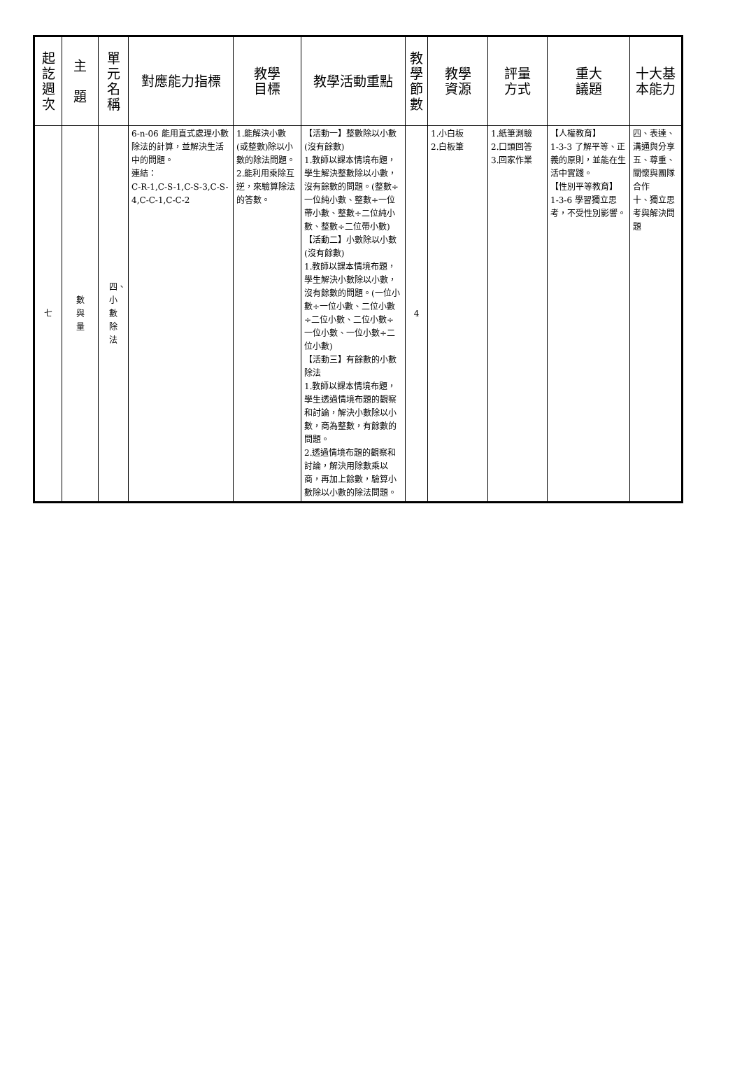| 起訖週次 | 主 題 | 單元名稱 | 對應能力指標 | 教學 目標 | 教學活動重點 | 教學節數 | 教學 資源 | 評量 方式 | 重大 議題 | 十大基 本能力 |
| --- | --- | --- | --- | --- | --- | --- | --- | --- | --- | --- |
| 七 | 數與量 | 四、小數除法 | 6-n-06 能用直式處理小數除法的計算，並解決生活中的問題。 連結： C-R-1,C-S-1,C-S-3,C-S-4,C-C-1,C-C-2 | 1.能解決小數(或整數)除以小數的除法問題。 2.能利用乘除互逆，來驗算除法的答數。 | 【活動一】整數除以小數(沒有餘數) 1.教師以課本情境布題，學生解決整數除以小數，沒有餘數的問題。(整數÷一位純小數、整數÷一位帶小數、整數÷二位純小數、整數÷二位帶小數) 【活動二】小數除以小數(沒有餘數) 1.教師以課本情境布題，學生解決小數除以小數，沒有餘數的問題。(一位小數÷一位小數、二位小數÷二位小數、二位小數÷一位小數、一位小數÷二位小數) 【活動三】有餘數的小數除法 1.教師以課本情境布題，學生透過情境布題的觀察和討論，解決小數除以小數，商為整數，有餘數的問題。 2.透過情境布題的觀察和討論，解決用除數乘以商，再加上餘數，驗算小數除以小數的除法問題。 | 4 | 1.小白板 2.白板筆 | 1.紙筆測驗 2.口頭回答 3.回家作業 | 【人權教育】 1-3-3 了解平等、正義的原則，並能在生活中實踐。 【性別平等教育】 1-3-6 學習獨立思考，不受性別影響。 | 四、表達、溝通與分享 五、尊重、關懷與團隊合作 十、獨立思考與解決問題 |